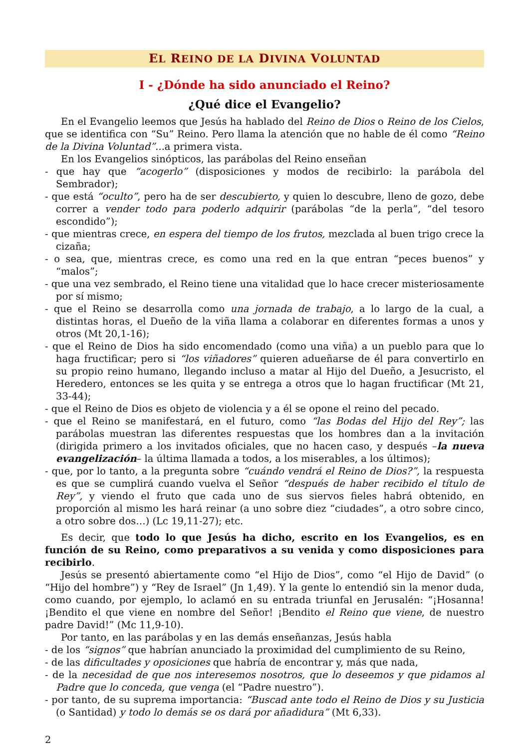EL REINO DE LA DIVINA VOLUNTAD
I - ¿Dónde ha sido anunciado el Reino?
¿Qué dice el Evangelio?
En el Evangelio leemos que Jesús ha hablado del Reino de Dios o Reino de los Cielos, que se identifica con “Su” Reino. Pero llama la atención que no hable de él como “Reino de la Divina Voluntad”... a primera vista.
En los Evangelios sinópticos, las parábolas del Reino enseñan
- que hay que “acogerlo” (disposiciones y modos de recibirlo: la parábola del Sembrador);
- que está “oculto”, pero ha de ser descubierto, y quien lo descubre, lleno de gozo, debe correr a vender todo para poderlo adquirir (parábolas “de la perla”, “del tesoro escondido”);
- que mientras crece, en espera del tiempo de los frutos, mezclada al buen trigo crece la cizaña;
- o sea, que, mientras crece, es como una red en la que entran “peces buenos” y “malos”;
- que una vez sembrado, el Reino tiene una vitalidad que lo hace crecer misteriosamente por sí mismo;
- que el Reino se desarrolla como una jornada de trabajo, a lo largo de la cual, a distintas horas, el Dueño de la viña llama a colaborar en diferentes formas a unos y otros (Mt 20,1-16);
- que el Reino de Dios ha sido encomendado (como una viña) a un pueblo para que lo haga fructificar; pero si “los viñadores” quieren adueñarse de él para convertirlo en su propio reino humano, llegando incluso a matar al Hijo del Dueño, a Jesucristo, el Heredero, entonces se les quita y se entrega a otros que lo hagan fructificar (Mt 21, 33-44);
- que el Reino de Dios es objeto de violencia y a él se opone el reino del pecado.
- que el Reino se manifestará, en el futuro, como “las Bodas del Hijo del Rey”; las parábolas muestran las diferentes respuestas que los hombres dan a la invitación (dirigida primero a los invitados oficiales, que no hacen caso, y después –la nueva evangelización– la última llamada a todos, a los miserables, a los últimos);
- que, por lo tanto, a la pregunta sobre “cuándo vendrá el Reino de Dios?”, la respuesta es que se cumplirá cuando vuelva el Señor “después de haber recibido el título de Rey”, y viendo el fruto que cada uno de sus siervos fieles habrá obtenido, en proporción al mismo les hará reinar (a uno sobre diez “ciudades”, a otro sobre cinco, a otro sobre dos…) (Lc 19,11-27); etc.
Es decir, que todo lo que Jesús ha dicho, escrito en los Evangelios, es en función de su Reino, como preparativos a su venida y como disposiciones para recibirlo.
Jesús se presentó abiertamente como “el Hijo de Dios”, como “el Hijo de David” (o “Hijo del hombre”) y “Rey de Israel” (Jn 1,49). Y la gente lo entendió sin la menor duda, como cuando, por ejemplo, lo aclamó en su entrada triunfal en Jerusalén: “¡Hosanna! ¡Bendito el que viene en nombre del Señor! ¡Bendito el Reino que viene, de nuestro padre David!” (Mc 11,9-10).
Por tanto, en las parábolas y en las demás enseñanzas, Jesús habla
- de los “signos” que habrían anunciado la proximidad del cumplimiento de su Reino,
- de las dificultades y oposiciones que habría de encontrar y, más que nada,
- de la necesidad de que nos interesemos nosotros, que lo deseemos y que pidamos al Padre que lo conceda, que venga (el “Padre nuestro”).
- por tanto, de su suprema importancia: “Buscad ante todo el Reino de Dios y su Justicia (o Santidad) y todo lo demás se os dará por añadidura” (Mt 6,33).
2